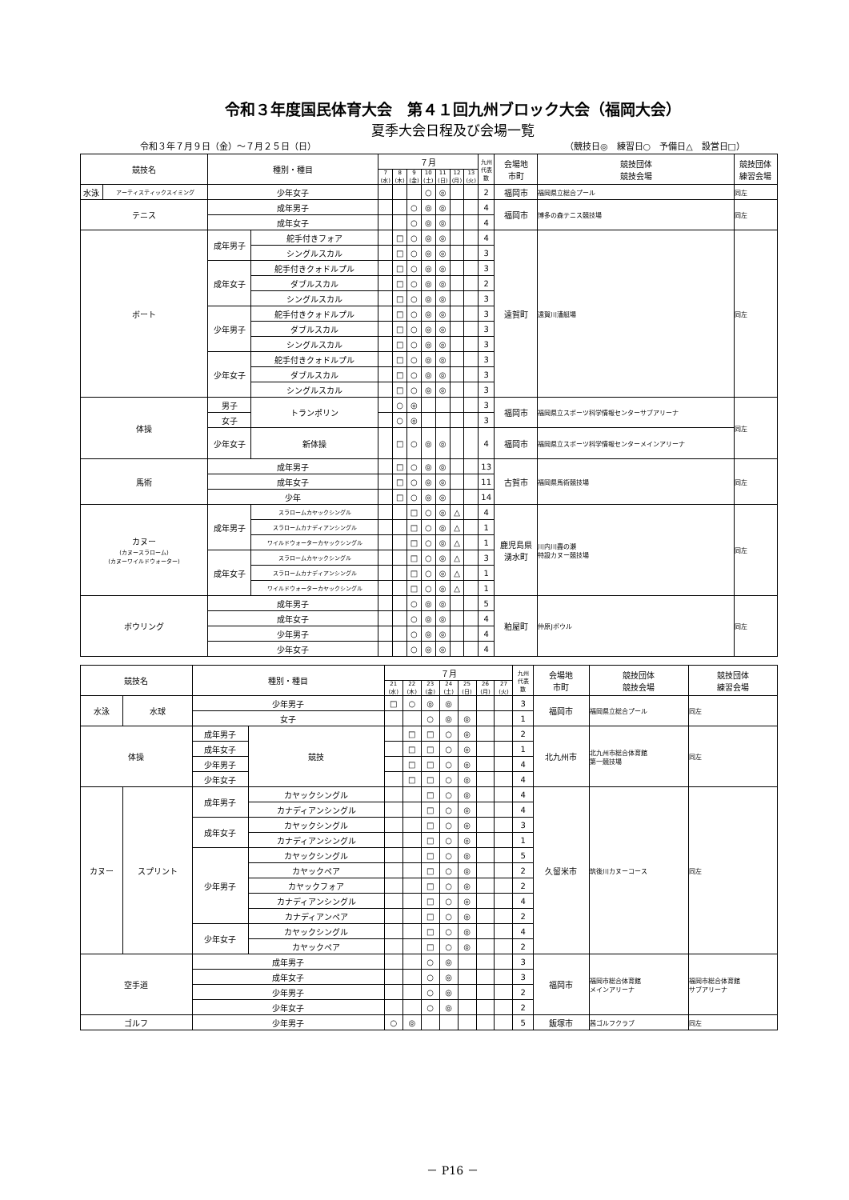令和３年度国民体育大会　第４１回九州ブロック大会（福岡大会）
夏季大会日程及び会場一覧
令和３年７月９日（金）～７月２５日（日） （競技日◎　練習日○　予備日△　設営日□）
| 競技名 | | 種別・種目 | | ７月 | | | | | | | 九州 代表 数 | 会場地 市町 | 競技団体 競技会場 | 競技団体 練習会場 |
| --- | --- | --- | --- | --- | --- | --- | --- | --- | --- | --- | --- | --- | --- | --- |
| | | | | 7 (水) | 8 (木) | 9 (金) | 10 (土) | 11 (日) | 12 (月) | 13 (火) | | | | |
| 水泳 | アーティスティックスイミング | 少年女子 | | | | | ○ | ◎ | | | 2 | 福岡市 | 福岡県立総合プール | 同左 |
| テニス | | 成年男子 | | | | ○ | ◎ | ◎ | | | 4 | 福岡市 | 博多の森テニス競技場 | 同左 |
| | | 成年女子 | | | | ○ | ◎ | ◎ | | | 4 | | | |
| ボート | | 成年男子 | 舵手付きフォア | | □ | ○ | ◎ | ◎ | | | 4 | 遠賀町 | 遠賀川漕艇場 | 同左 |
| | | | シングルスカル | | □ | ○ | ◎ | ◎ | | | 3 | | | |
| | | 成年女子 | 舵手付きクォドルプル | | □ | ○ | ◎ | ◎ | | | 3 | | | |
| | | | ダブルスカル | | □ | ○ | ◎ | ◎ | | | 2 | | | |
| | | | シングルスカル | | □ | ○ | ◎ | ◎ | | | 3 | | | |
| | | 少年男子 | 舵手付きクォドルプル | | □ | ○ | ◎ | ◎ | | | 3 | | | |
| | | | ダブルスカル | | □ | ○ | ◎ | ◎ | | | 3 | | | |
| | | | シングルスカル | | □ | ○ | ◎ | ◎ | | | 3 | | | |
| | | 少年女子 | 舵手付きクォドルプル | | □ | ○ | ◎ | ◎ | | | 3 | | | |
| | | | ダブルスカル | | □ | ○ | ◎ | ◎ | | | 3 | | | |
| | | | シングルスカル | | □ | ○ | ◎ | ◎ | | | 3 | | | |
| 体操 | | 男子 | トランポリン | | ○ | ◎ | | | | | 3 | 福岡市 | 福岡県立スポーツ科学情報センターサブアリーナ | 同左 |
| | | 女子 | | | ○ | ◎ | | | | | 3 | | | |
| | | 少年女子 | 新体操 | | □ | ○ | ◎ | ◎ | | | 4 | 福岡市 | 福岡県立スポーツ科学情報センターメインアリーナ | |
| 馬術 | | 成年男子 | | | □ | ○ | ◎ | ◎ | | | 13 | 古賀市 | 福岡県馬術競技場 | 同左 |
| | | 成年女子 | | | □ | ○ | ◎ | ◎ | | | 11 | | | |
| | | 少年 | | | □ | ○ | ◎ | ◎ | | | 14 | | | |
| カヌー (カヌースラローム) (カヌーワイルドウォーター) | | 成年男子 | スラロームカヤックシングル | | | □ | ○ | ◎ | △ | | 4 | 鹿児島県 湧水町 | 川内川轟の瀬 特設カヌー競技場 | 同左 |
| | | | スラロームカナディアンシングル | | | □ | ○ | ◎ | △ | | 1 | | | |
| | | | ワイルドウォーターカヤックシングル | | | □ | ○ | ◎ | △ | | 1 | | | |
| | | 成年女子 | スラロームカヤックシングル | | | □ | ○ | ◎ | △ | | 3 | | | |
| | | | スラロームカナディアンシングル | | | □ | ○ | ◎ | △ | | 1 | | | |
| | | | ワイルドウォーターカヤックシングル | | | □ | ○ | ◎ | △ | | 1 | | | |
| ボウリング | | 成年男子 | | | | ○ | ◎ | ◎ | | | 5 | 粕屋町 | 仲原Jボウル | 同左 |
| | | 成年女子 | | | | ○ | ◎ | ◎ | | | 4 | | | |
| | | 少年男子 | | | | ○ | ◎ | ◎ | | | 4 | | | |
| | | 少年女子 | | | | ○ | ◎ | ◎ | | | 4 | | | |
| 競技名 | | 種別・種目 | | ７月 | | | | | | | 九州 代表 数 | 会場地 市町 | 競技団体 競技会場 | 競技団体 練習会場 |
| --- | --- | --- | --- | --- | --- | --- | --- | --- | --- | --- | --- | --- | --- | --- |
| | | | | 21 (水) | 22 (木) | 23 (金) | 24 (土) | 25 (日) | 26 (月) | 27 (火) | | | | |
| 水泳 | 水球 | 少年男子 | | □ | ○ | ◎ | ◎ | | | | 3 | 福岡市 | 福岡県立総合プール | 同左 |
| | | 女子 | | | | ○ | ◎ | ◎ | | | 1 | | | |
| 体操 | | 成年男子 | 競技 | | □ | □ | ○ | ◎ | | | 2 | 北九州市 | 北九州市総合体育館 第一競技場 | 同左 |
| | | 成年女子 | | | □ | □ | ○ | ◎ | | | 1 | | | |
| | | 少年男子 | | | □ | □ | ○ | ◎ | | | 4 | | | |
| | | 少年女子 | | | □ | □ | ○ | ◎ | | | 4 | | | |
| カヌー | スプリント | 成年男子 | カヤックシングル | | | □ | ○ | ◎ | | | 4 | 久留米市 | 筑後川カヌーコース | 同左 |
| | | | カナディアンシングル | | | □ | ○ | ◎ | | | 4 | | | |
| | | 成年女子 | カヤックシングル | | | □ | ○ | ◎ | | | 3 | | | |
| | | | カナディアンシングル | | | □ | ○ | ◎ | | | 1 | | | |
| | | 少年男子 | カヤックシングル | | | □ | ○ | ◎ | | | 5 | | | |
| | | | カヤックペア | | | □ | ○ | ◎ | | | 2 | | | |
| | | | カヤックフォア | | | □ | ○ | ◎ | | | 2 | | | |
| | | | カナディアンシングル | | | □ | ○ | ◎ | | | 4 | | | |
| | | | カナディアンペア | | | □ | ○ | ◎ | | | 2 | | | |
| | | 少年女子 | カヤックシングル | | | □ | ○ | ◎ | | | 4 | | | |
| | | | カヤックペア | | | □ | ○ | ◎ | | | 2 | | | |
| 空手道 | | 成年男子 | | | | ○ | ◎ | | | | 3 | 福岡市 | 福岡市総合体育館 メインアリーナ | 福岡市総合体育館 サブアリーナ |
| | | 成年女子 | | | | ○ | ◎ | | | | 3 | | | |
| | | 少年男子 | | | | ○ | ◎ | | | | 2 | | | |
| | | 少年女子 | | | | ○ | ◎ | | | | 2 | | | |
| ゴルフ | | 少年男子 | | ○ | ◎ | | | | | | 5 | 飯塚市 | 茜ゴルフクラブ | 同左 |
－ P16 －